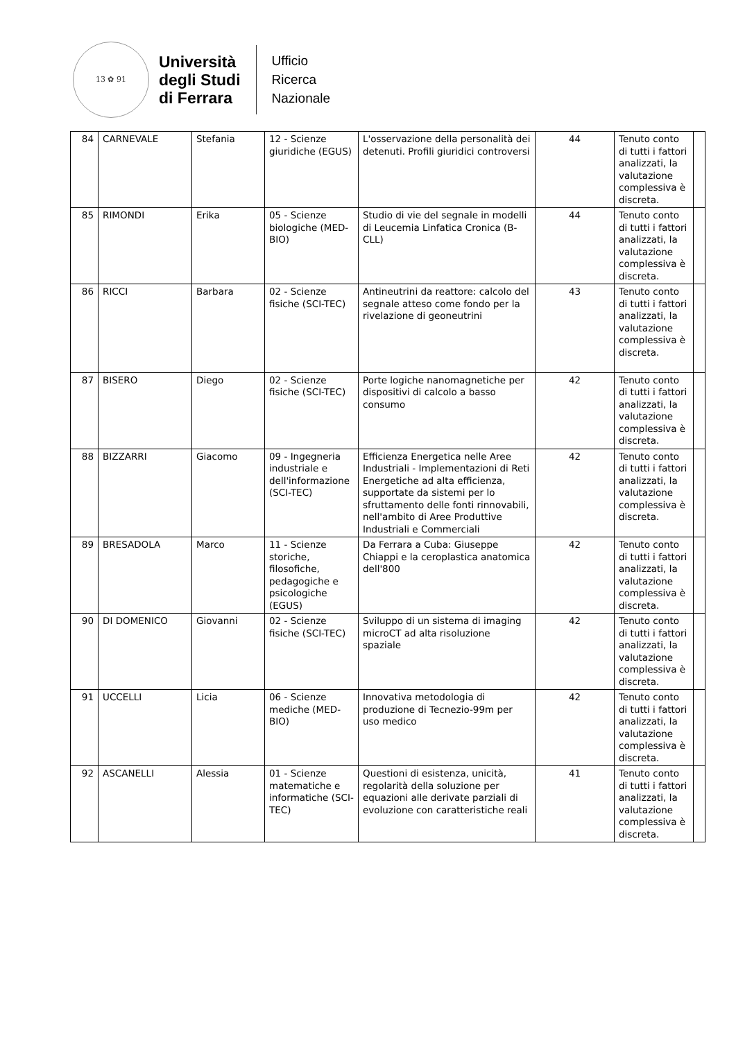13 ✿ 91
Università
degli Studi
di Ferrara
Ufficio
Ricerca
Nazionale
| 84 | CARNEVALE | Stefania | 12 - Scienze giuridiche (EGUS) | L'osservazione della personalità dei detenuti. Profili giuridici controversi | 44 | Tenuto conto di tutti i fattori analizzati, la valutazione complessiva è discreta. | |
| 85 | RIMONDI | Erika | 05 - Scienze biologiche (MED-BIO) | Studio di vie del segnale in modelli di Leucemia Linfatica Cronica (B-CLL) | 44 | Tenuto conto di tutti i fattori analizzati, la valutazione complessiva è discreta. | |
| 86 | RICCI | Barbara | 02 - Scienze fisiche (SCI-TEC) | Antineutrini da reattore: calcolo del segnale atteso come fondo per la rivelazione di geoneutrini | 43 | Tenuto conto di tutti i fattori analizzati, la valutazione complessiva è discreta. | |
| 87 | BISERO | Diego | 02 - Scienze fisiche (SCI-TEC) | Porte logiche nanomagnetiche per dispositivi di calcolo a basso consumo | 42 | Tenuto conto di tutti i fattori analizzati, la valutazione complessiva è discreta. | |
| 88 | BIZZARRI | Giacomo | 09 - Ingegneria industriale e dell'informazione (SCI-TEC) | Efficienza Energetica nelle Aree Industriali - Implementazioni di Reti Energetiche ad alta efficienza, supportate da sistemi per lo sfruttamento delle fonti rinnovabili, nell'ambito di Aree Produttive Industriali e Commerciali | 42 | Tenuto conto di tutti i fattori analizzati, la valutazione complessiva è discreta. | |
| 89 | BRESADOLA | Marco | 11 - Scienze storiche, filosofiche, pedagogiche e psicologiche (EGUS) | Da Ferrara a Cuba: Giuseppe Chiappi e la ceroplastica anatomica dell'800 | 42 | Tenuto conto di tutti i fattori analizzati, la valutazione complessiva è discreta. | |
| 90 | DI DOMENICO | Giovanni | 02 - Scienze fisiche (SCI-TEC) | Sviluppo di un sistema di imaging microCT ad alta risoluzione spaziale | 42 | Tenuto conto di tutti i fattori analizzati, la valutazione complessiva è discreta. | |
| 91 | UCCELLI | Licia | 06 - Scienze mediche (MED-BIO) | Innovativa metodologia di produzione di Tecnezio-99m per uso medico | 42 | Tenuto conto di tutti i fattori analizzati, la valutazione complessiva è discreta. | |
| 92 | ASCANELLI | Alessia | 01 - Scienze matematiche e informatiche (SCI-TEC) | Questioni di esistenza, unicità, regolarità della soluzione per equazioni alle derivate parziali di evoluzione con caratteristiche reali | 41 | Tenuto conto di tutti i fattori analizzati, la valutazione complessiva è discreta. | |